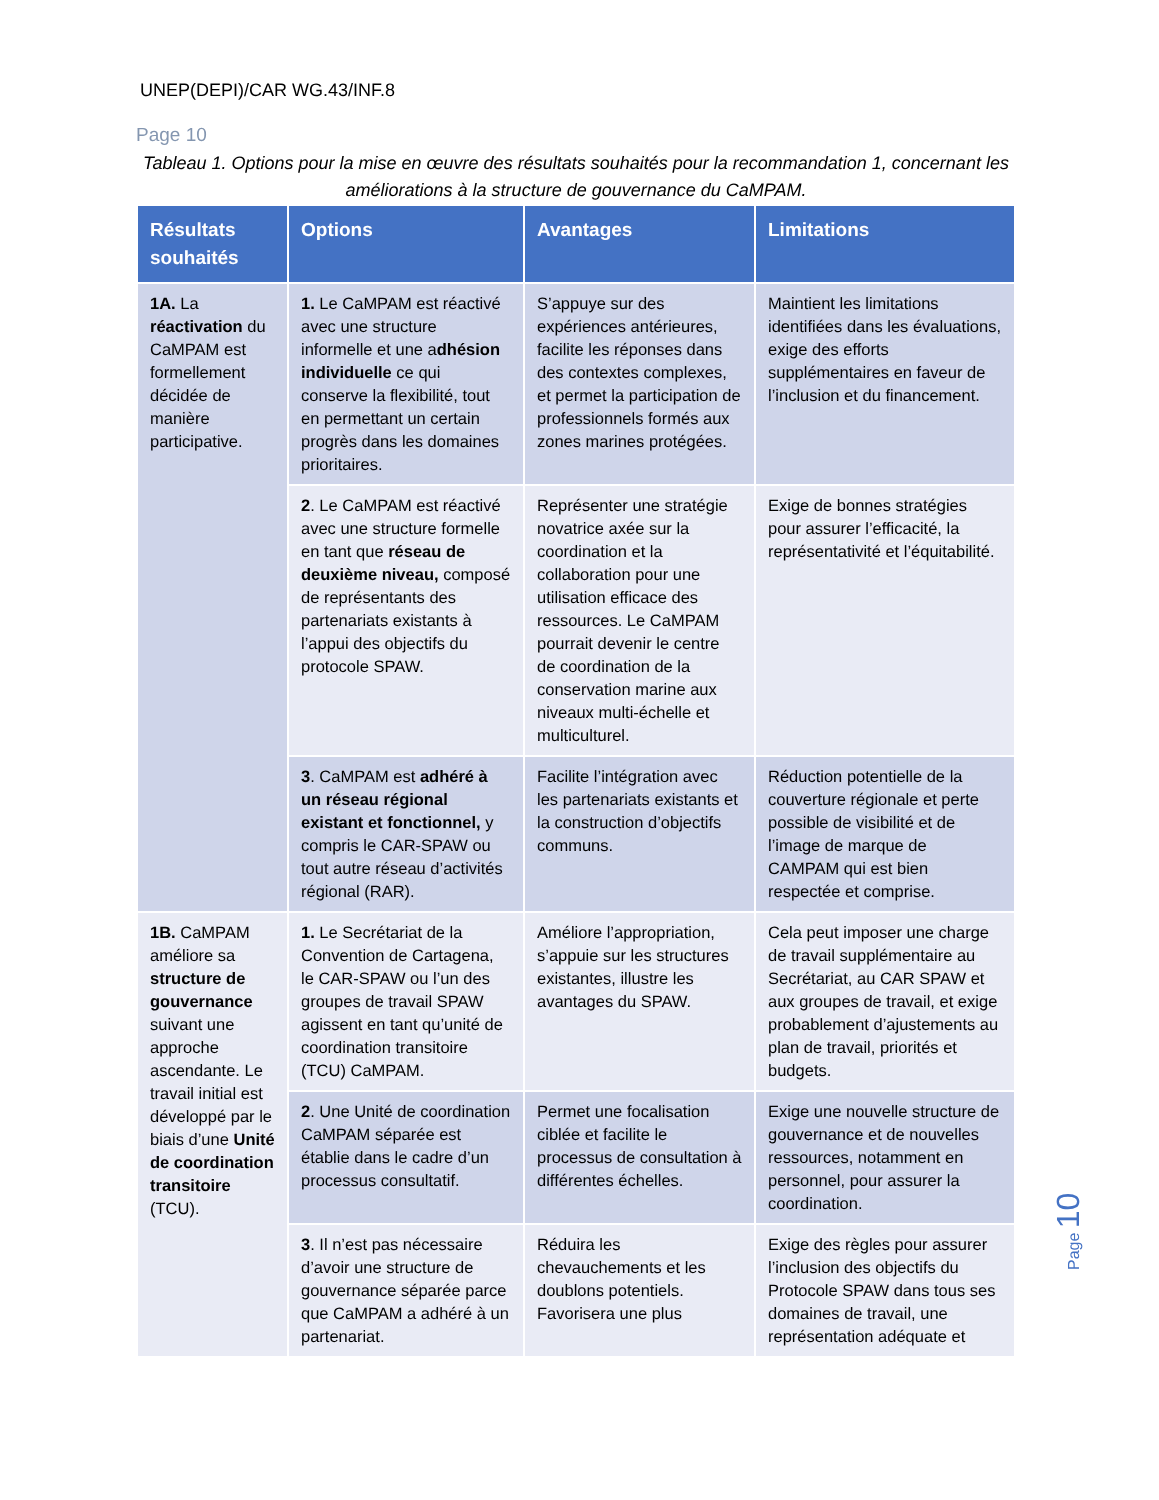UNEP(DEPI)/CAR WG.43/INF.8
Page 10
Tableau 1. Options pour la mise en œuvre des résultats souhaités pour la recommandation 1, concernant les améliorations à la structure de gouvernance du CaMPAM.
| Résultats souhaités | Options | Avantages | Limitations |
| --- | --- | --- | --- |
| 1A. La réactivation du CaMPAM est formellement décidée de manière participative. | 1. Le CaMPAM est réactivé avec une structure informelle et une a dhésion individuelle ce qui conserve la flexibilité, tout en permettant un certain progrès dans les domaines prioritaires. | S’appuye sur des expériences antérieures, facilite les réponses dans des contextes complexes, et permet la participation de professionnels formés aux zones marines protégées. | Maintient les limitations identifiées dans les évaluations, exige des efforts supplémentaires en faveur de l’inclusion et du financement. |
| | 2 . Le CaMPAM est réactivé avec une structure formelle en tant que réseau de deuxième niveau, composé de représentants des partenariats existants à l’appui des objectifs du protocole SPAW. | Représenter une stratégie novatrice axée sur la coordination et la collaboration pour une utilisation efficace des ressources. Le CaMPAM pourrait devenir le centre de coordination de la conservation marine aux niveaux multi-échelle et multiculturel. | Exige de bonnes stratégies pour assurer l’efficacité, la représentativité et l’équitabilité. |
| | 3 . CaMPAM est adhéré à un réseau régional existant et fonctionnel, y compris le CAR-SPAW ou tout autre réseau d’activités régional (RAR). | Facilite l’intégration avec les partenariats existants et la construction d’objectifs communs. | Réduction potentielle de la couverture régionale et perte possible de visibilité et de l’image de marque de CAMPAM qui est bien respectée et comprise. |
| 1B. CaMPAM améliore sa structure de gouvernance suivant une approche ascendante. Le travail initial est développé par le biais d’une Unité de coordination transitoire (TCU). | 1. Le Secrétariat de la Convention de Cartagena, le CAR-SPAW ou l’un des groupes de travail SPAW agissent en tant qu’unité de coordination transitoire (TCU) CaMPAM. | Améliore l’appropriation, s’appuie sur les structures existantes, illustre les avantages du SPAW. | Cela peut imposer une charge de travail supplémentaire au Secrétariat, au CAR SPAW et aux groupes de travail, et exige probablement d’ajustements au plan de travail, priorités et budgets. |
| | 2 . Une Unité de coordination CaMPAM séparée est établie dans le cadre d’un processus consultatif. | Permet une focalisation ciblée et facilite le processus de consultation à différentes échelles. | Exige une nouvelle structure de gouvernance et de nouvelles ressources, notamment en personnel, pour assurer la coordination. |
| | 3 . Il n’est pas nécessaire d’avoir une structure de gouvernance séparée parce que CaMPAM a adhéré à un partenariat. | Réduira les chevauchements et les doublons potentiels. Favorisera une plus | Exige des règles pour assurer l’inclusion des objectifs du Protocole SPAW dans tous ses domaines de travail, une représentation adéquate et |
Page 10